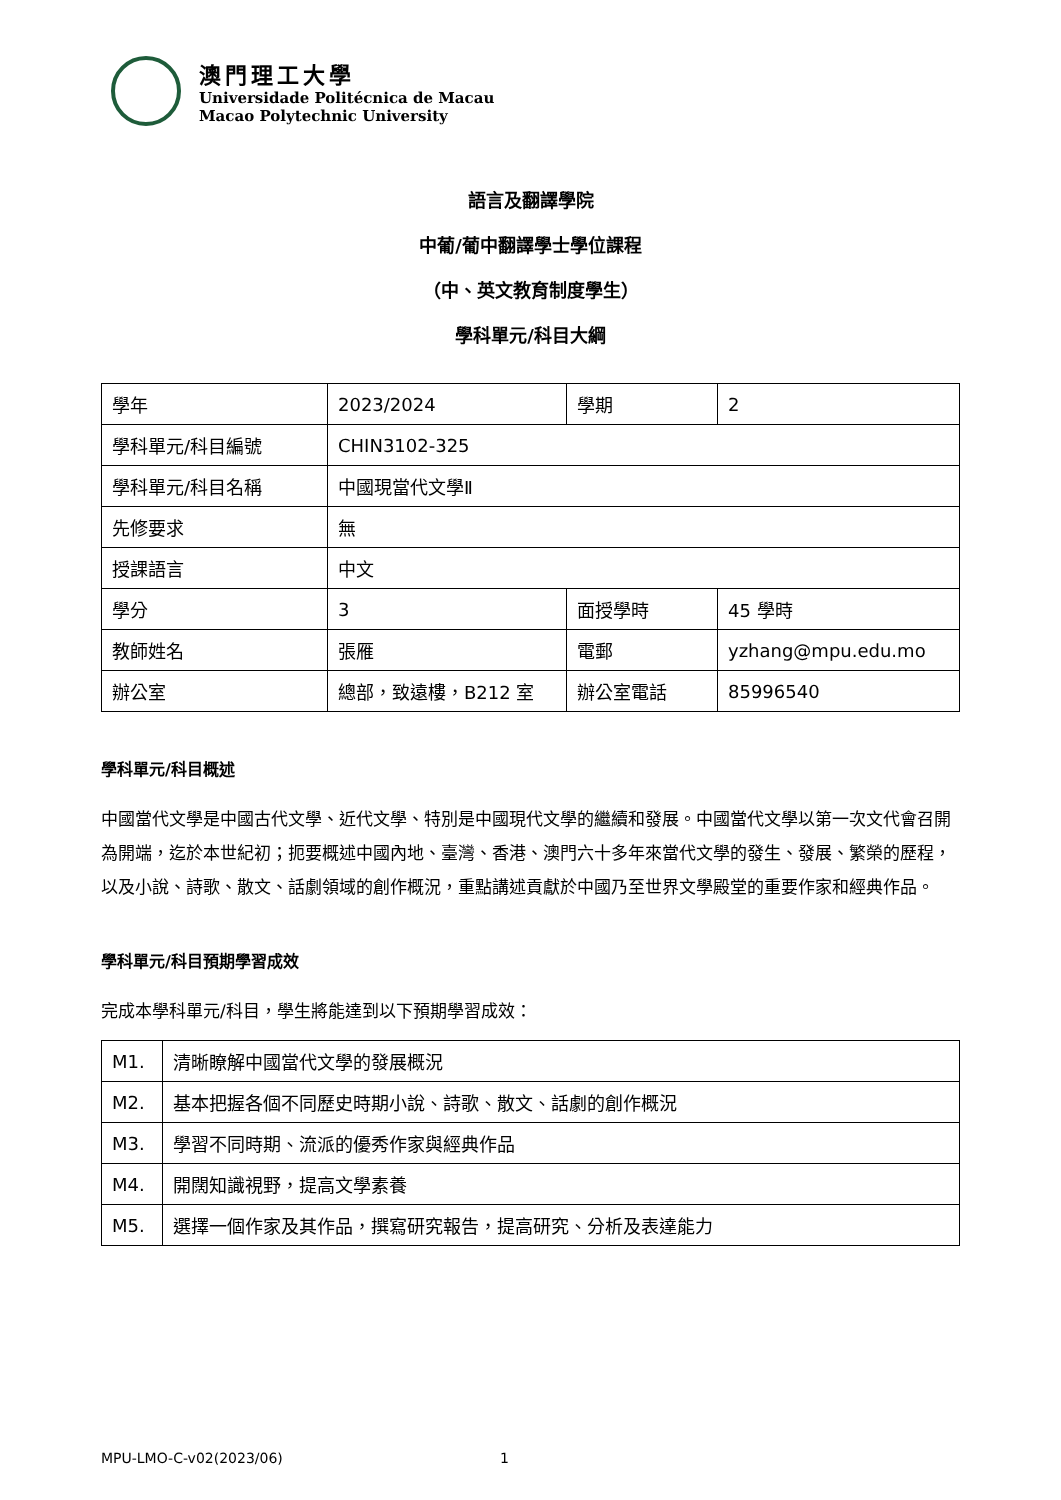澳門理工大學
Universidade Politécnica de Macau
Macao Polytechnic University
語言及翻譯學院
中葡/葡中翻譯學士學位課程
（中、英文教育制度學生）
學科單元/科目大綱
| 學年 | 2023/2024 | 學期 | 2 |
| 學科單元/科目編號 | CHIN3102-325 | | |
| 學科單元/科目名稱 | 中國現當代文學Ⅱ | | |
| 先修要求 | 無 | | |
| 授課語言 | 中文 | | |
| 學分 | 3 | 面授學時 | 45 學時 |
| 教師姓名 | 張雁 | 電郵 | yzhang@mpu.edu.mo |
| 辦公室 | 總部，致遠樓，B212 室 | 辦公室電話 | 85996540 |
學科單元/科目概述
中國當代文學是中國古代文學、近代文學、特別是中國現代文學的繼續和發展。中國當代文學以第一次文代會召開為開端，迄於本世紀初；扼要概述中國內地、臺灣、香港、澳門六十多年來當代文學的發生、發展、繁榮的歷程，以及小說、詩歌、散文、話劇領域的創作概況，重點講述貢獻於中國乃至世界文學殿堂的重要作家和經典作品。
學科單元/科目預期學習成效
完成本學科單元/科目，學生將能達到以下預期學習成效：
| M1. | 清晰瞭解中國當代文學的發展概況 |
| M2. | 基本把握各個不同歷史時期小說、詩歌、散文、話劇的創作概況 |
| M3. | 學習不同時期、流派的優秀作家與經典作品 |
| M4. | 開闊知識視野，提高文學素養 |
| M5. | 選擇一個作家及其作品，撰寫研究報告，提高研究、分析及表達能力 |
MPU-LMO-C-v02(2023/06) 1